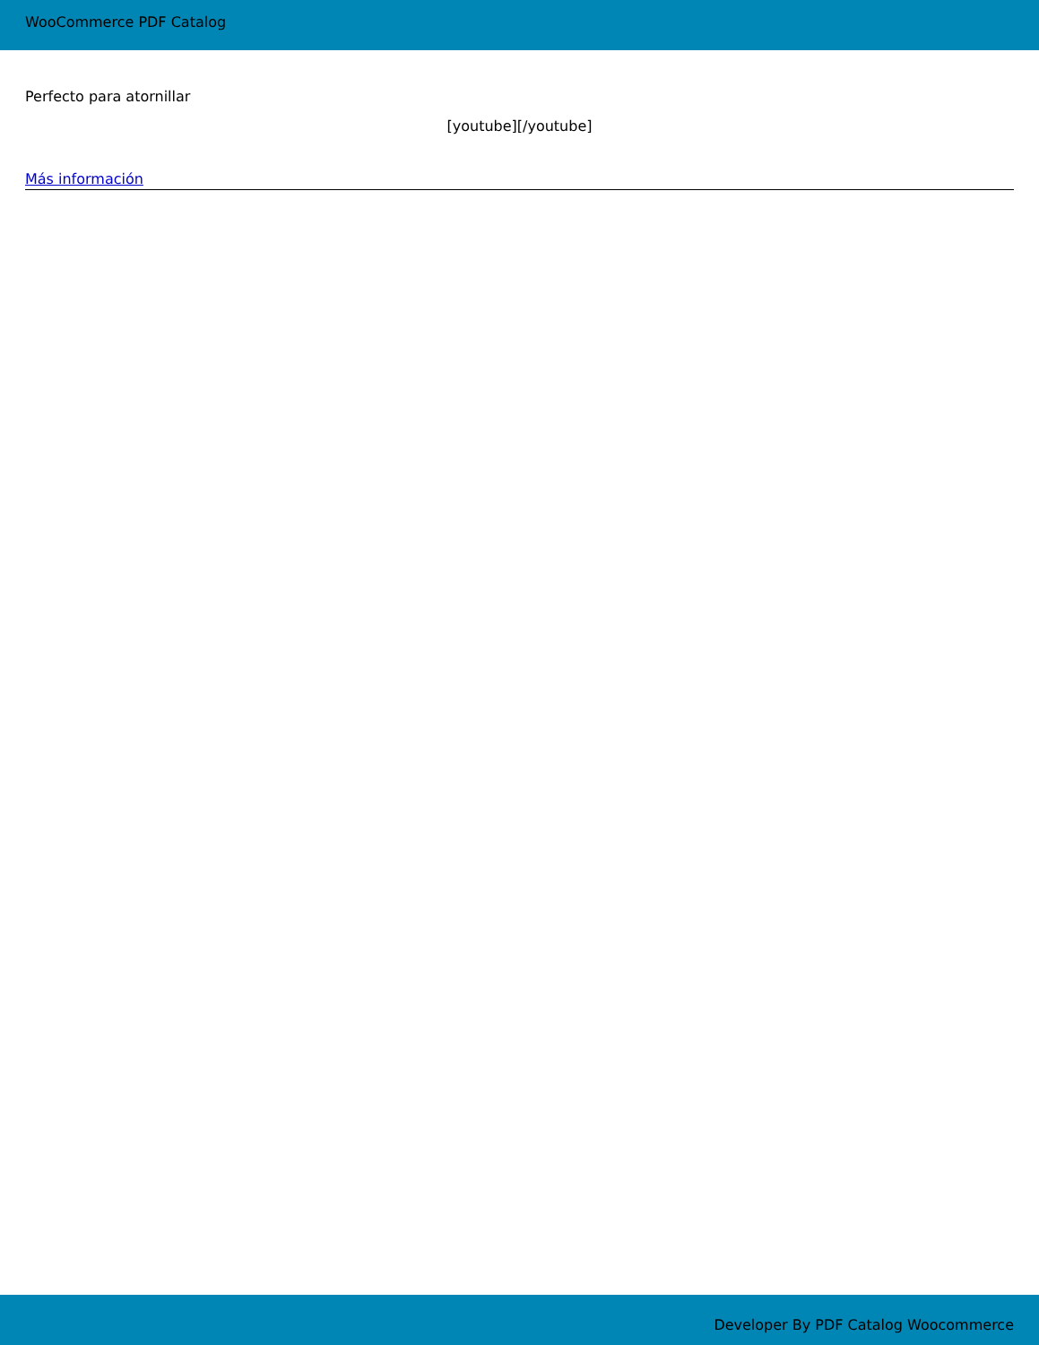WooCommerce PDF Catalog
Perfecto para atornillar
[youtube][/youtube]
Más información
Developer By PDF Catalog Woocommerce